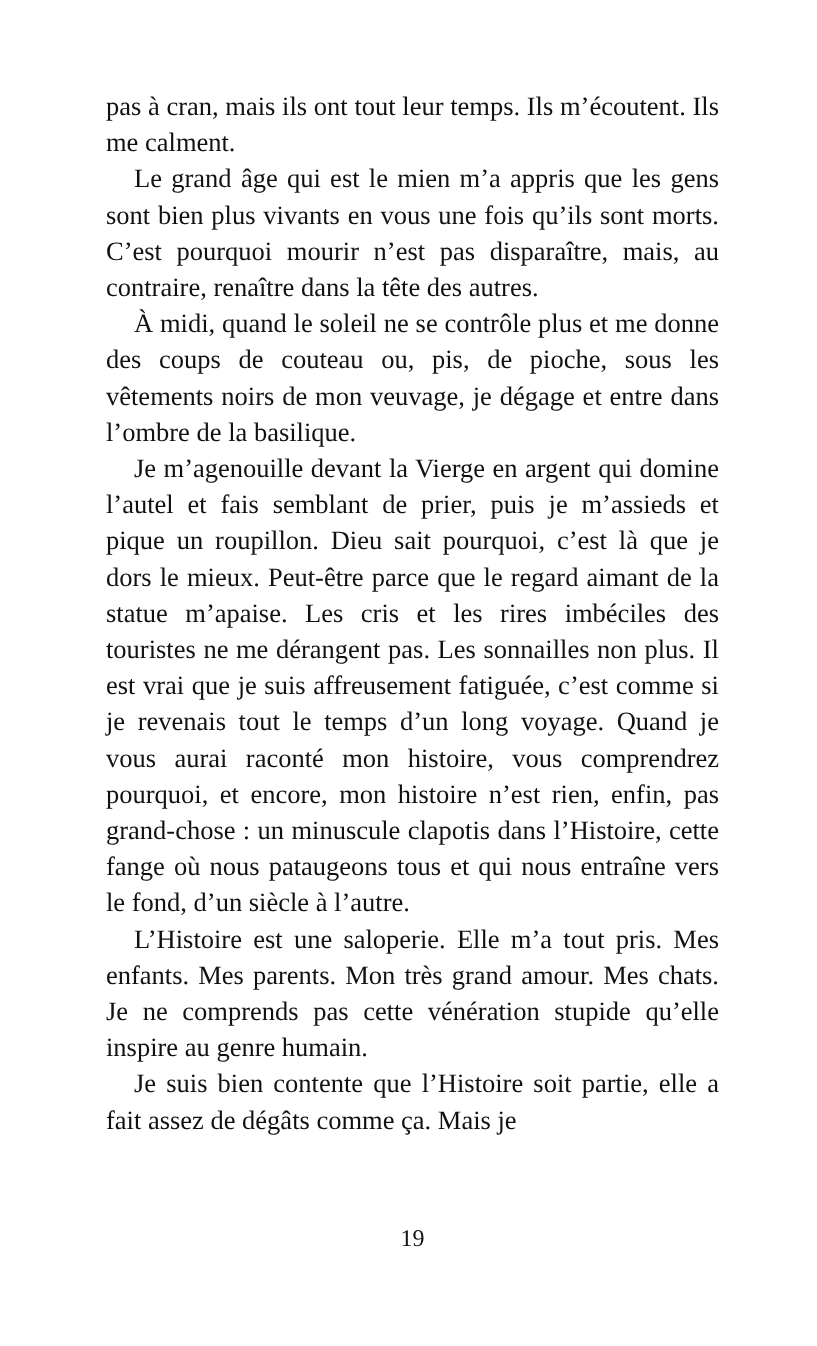pas à cran, mais ils ont tout leur temps. Ils m’écoutent. Ils me calment.
Le grand âge qui est le mien m’a appris que les gens sont bien plus vivants en vous une fois qu’ils sont morts. C’est pourquoi mourir n’est pas disparaître, mais, au contraire, renaître dans la tête des autres.
À midi, quand le soleil ne se contrôle plus et me donne des coups de couteau ou, pis, de pioche, sous les vêtements noirs de mon veuvage, je dégage et entre dans l’ombre de la basilique.
Je m’agenouille devant la Vierge en argent qui domine l’autel et fais semblant de prier, puis je m’assieds et pique un roupillon. Dieu sait pourquoi, c’est là que je dors le mieux. Peut-être parce que le regard aimant de la statue m’apaise. Les cris et les rires imbéciles des touristes ne me dérangent pas. Les sonnailles non plus. Il est vrai que je suis affreusement fatiguée, c’est comme si je revenais tout le temps d’un long voyage. Quand je vous aurai raconté mon histoire, vous comprendrez pourquoi, et encore, mon histoire n’est rien, enfin, pas grand-chose : un minuscule clapotis dans l’Histoire, cette fange où nous pataugeons tous et qui nous entraîne vers le fond, d’un siècle à l’autre.
L’Histoire est une saloperie. Elle m’a tout pris. Mes enfants. Mes parents. Mon très grand amour. Mes chats. Je ne comprends pas cette vénération stupide qu’elle inspire au genre humain.
Je suis bien contente que l’Histoire soit partie, elle a fait assez de dégâts comme ça. Mais je
19